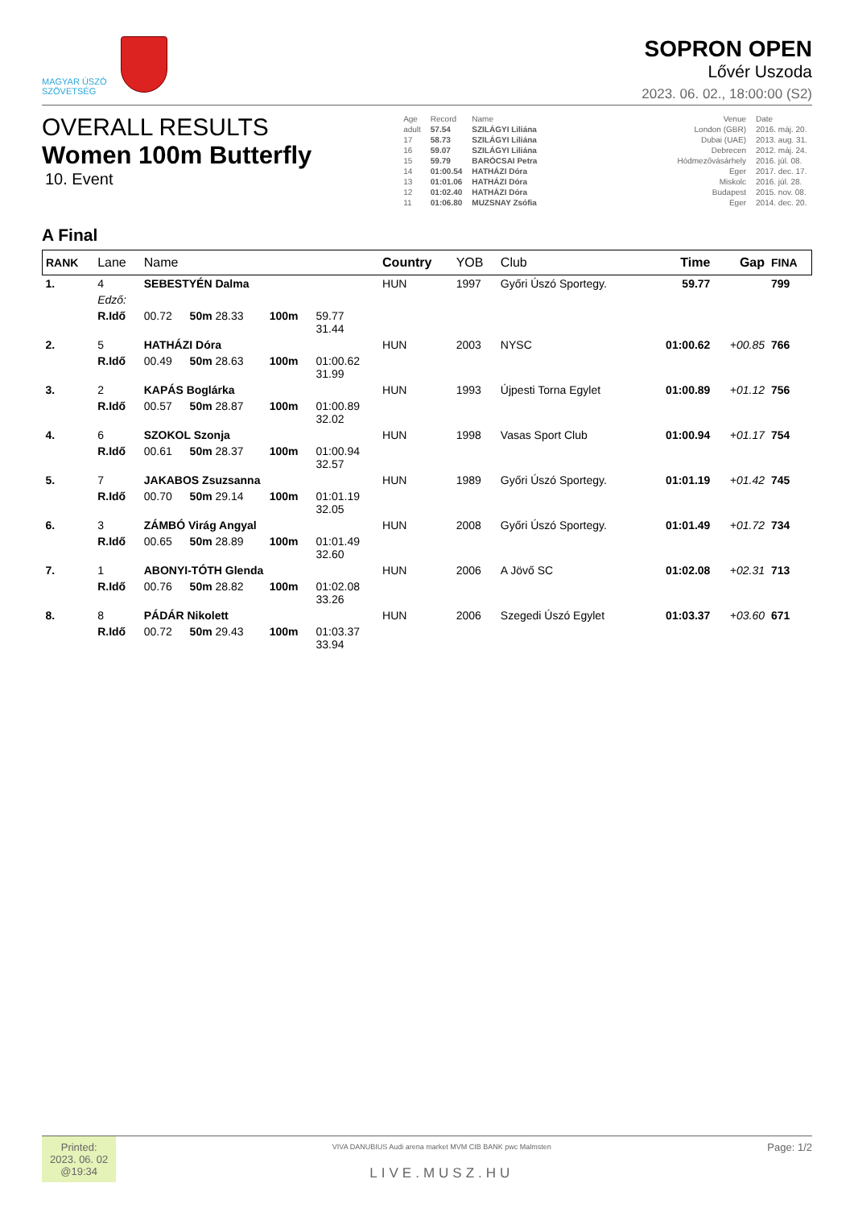MAGYAR ÚSZÓ
SZÖVETSÉG
SOPRON OPEN
Lővér Uszoda
2023. 06. 02., 18:00:00 (S2)
OVERALL RESULTS
Women 100m Butterfly
10. Event
| Age | Record | Name | | Venue | Date |
| adult | 57.54 | SZILÁGYI Liliána | | London (GBR) | 2016. máj. 20. |
| 17 | 58.73 | SZILÁGYI Liliána | | Dubai (UAE) | 2013. aug. 31. |
| 16 | 59.07 | SZILÁGYI Liliána | | Debrecen | 2012. máj. 24. |
| 15 | 59.79 | BARÓCSAI Petra | | Hódmezővásárhely | 2016. júl. 08. |
| 14 | 01:00.54 | HATHÁZI Dóra | | Eger | 2017. dec. 17. |
| 13 | 01:01.06 | HATHÁZI Dóra | | Miskolc | 2016. júl. 28. |
| 12 | 01:02.40 | HATHÁZI Dóra | | Budapest | 2015. nov. 08. |
| 11 | 01:06.80 | MUZSNAY Zsófia | | Eger | 2014. dec. 20. |
A Final
| RANK | Lane | Name | | | | Country | YOB | Club | Time | Gap | FINA |
| --- | --- | --- | --- | --- | --- | --- | --- | --- | --- | --- | --- |
| 1. | 4 | SEBESTYÉN Dalma | | | | HUN | 1997 | Győri Úszó Sportegy. | 59.77 | | 799 |
| | Edző: | | | | | | | | | | |
| | R.Idő | 00.72 | 50m 28.33 | 100m | 59.77 31.44 | | | | | | |
| 2. | 5 | HATHÁZI Dóra | | | | HUN | 2003 | NYSC | 01:00.62 | +00.85 | 766 |
| | R.Idő | 00.49 | 50m 28.63 | 100m | 01:00.62 31.99 | | | | | | |
| 3. | 2 | KAPÁS Boglárka | | | | HUN | 1993 | Újpesti Torna Egylet | 01:00.89 | +01.12 | 756 |
| | R.Idő | 00.57 | 50m 28.87 | 100m | 01:00.89 32.02 | | | | | | |
| 4. | 6 | SZOKOL Szonja | | | | HUN | 1998 | Vasas Sport Club | 01:00.94 | +01.17 | 754 |
| | R.Idő | 00.61 | 50m 28.37 | 100m | 01:00.94 32.57 | | | | | | |
| 5. | 7 | JAKABOS Zsuzsanna | | | | HUN | 1989 | Győri Úszó Sportegy. | 01:01.19 | +01.42 | 745 |
| | R.Idő | 00.70 | 50m 29.14 | 100m | 01:01.19 32.05 | | | | | | |
| 6. | 3 | ZÁMBÓ Virág Angyal | | | | HUN | 2008 | Győri Úszó Sportegy. | 01:01.49 | +01.72 | 734 |
| | R.Idő | 00.65 | 50m 28.89 | 100m | 01:01.49 32.60 | | | | | | |
| 7. | 1 | ABONYI-TÓTH Glenda | | | | HUN | 2006 | A Jövő SC | 01:02.08 | +02.31 | 713 |
| | R.Idő | 00.76 | 50m 28.82 | 100m | 01:02.08 33.26 | | | | | | |
| 8. | 8 | PÁDÁR Nikolett | | | | HUN | 2006 | Szegedi Úszó Egylet | 01:03.37 | +03.60 | 671 |
| | R.Idő | 00.72 | 50m 29.43 | 100m | 01:03.37 33.94 | | | | | | |
Printed:
2023. 06. 02
@19:34
VIVA DANUBIUS Audi arena market MVM CIB BANK pwc Malmsten
LIVE.MUSZ.HU
Page: 1/2